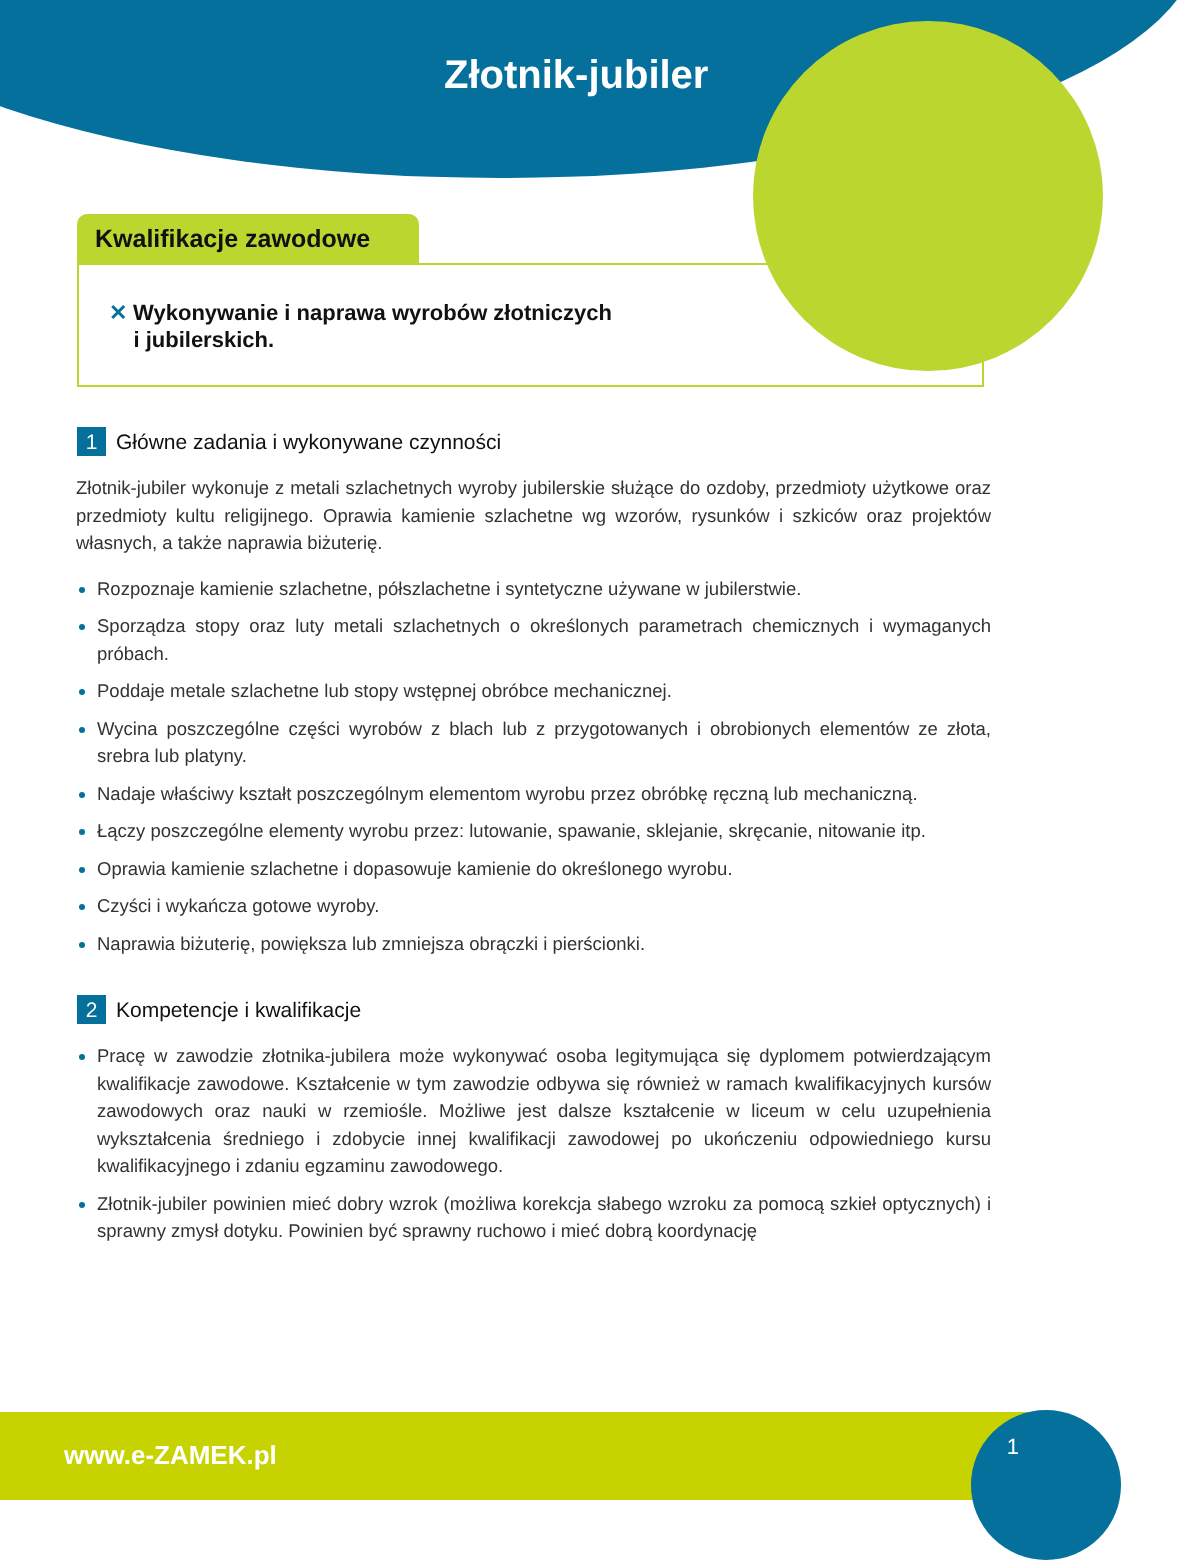Złotnik-jubiler
Kwalifikacje zawodowe
✕ Wykonywanie i naprawa wyrobów złotniczych
i jubilerskich.
1
Główne zadania i wykonywane czynności
Złotnik-jubiler wykonuje z metali szlachetnych wyroby jubilerskie służące do ozdoby, przedmioty użytkowe oraz przedmioty kultu religijnego. Oprawia kamienie szlachetne wg wzorów, rysunków i szkiców oraz projektów własnych, a także naprawia biżuterię.
Rozpoznaje kamienie szlachetne, półszlachetne i syntetyczne używane w jubilerstwie.
Sporządza stopy oraz luty metali szlachetnych o określonych parametrach chemicznych i wymaganych próbach.
Poddaje metale szlachetne lub stopy wstępnej obróbce mechanicznej.
Wycina poszczególne części wyrobów z blach lub z przygotowanych i obrobionych elementów ze złota, srebra lub platyny.
Nadaje właściwy kształt poszczególnym elementom wyrobu przez obróbkę ręczną lub mechaniczną.
Łączy poszczególne elementy wyrobu przez: lutowanie, spawanie, sklejanie, skręcanie, nitowanie itp.
Oprawia kamienie szlachetne i dopasowuje kamienie do określonego wyrobu.
Czyści i wykańcza gotowe wyroby.
Naprawia biżuterię, powiększa lub zmniejsza obrączki i pierścionki.
2
Kompetencje i kwalifikacje
Pracę w zawodzie złotnika-jubilera może wykonywać osoba legitymująca się dyplomem potwierdzającym kwalifikacje zawodowe. Kształcenie w tym zawodzie odbywa się również w ramach kwalifikacyjnych kursów zawodowych oraz nauki w rzemiośle. Możliwe jest dalsze kształcenie w liceum w celu uzupełnienia wykształcenia średniego i zdobycie innej kwalifikacji zawodowej po ukończeniu odpowiedniego kursu kwalifikacyjnego i zdaniu egzaminu zawodowego.
Złotnik-jubiler powinien mieć dobry wzrok (możliwa korekcja słabego wzroku za pomocą szkieł optycznych) i sprawny zmysł dotyku. Powinien być sprawny ruchowo i mieć dobrą koordynację
www.e-ZAMEK.pl
1